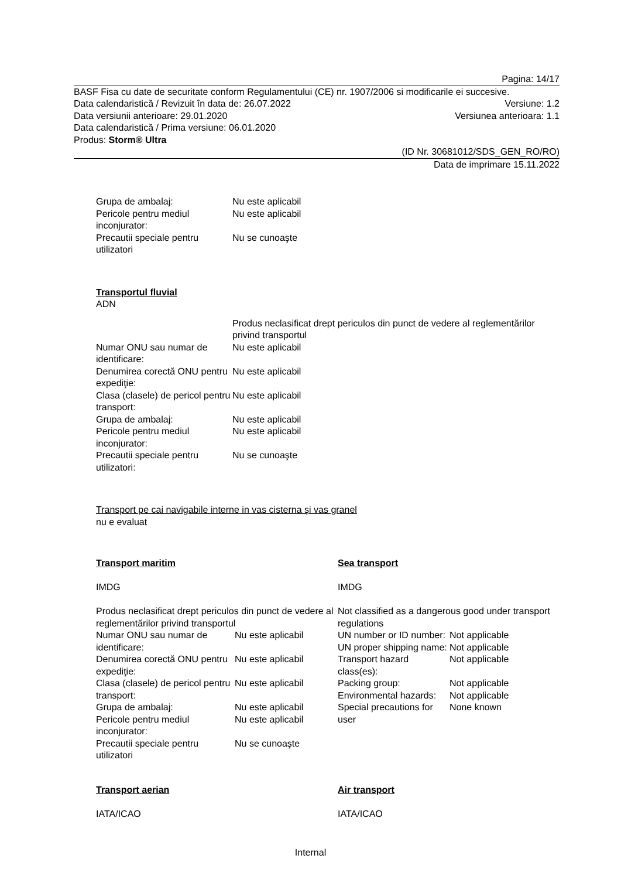Pagina: 14/17
BASF Fisa cu date de securitate conform Regulamentului (CE) nr. 1907/2006 si modificarile ei succesive.
Data calendaristică / Revizuit în data de: 26.07.2022 Versiune: 1.2
Data versiunii anterioare: 29.01.2020 Versiunea anterioara: 1.1
Data calendaristică / Prima versiune: 06.01.2020
Produs: Storm® Ultra
(ID Nr. 30681012/SDS_GEN_RO/RO)
Data de imprimare 15.11.2022
| Grupa de ambalaj: | Nu este aplicabil |
| Pericole pentru mediul inconjurator: | Nu este aplicabil |
| Precautii speciale pentru utilizatori | Nu se cunoaşte |
Transportul fluvial
ADN
| | Produs neclasificat drept periculos din punct de vedere al reglementărilor privind transportul |
| Numar ONU sau numar de identificare: | Nu este aplicabil |
| Denumirea corectă ONU pentru expediţie: | Nu este aplicabil |
| Clasa (clasele) de pericol pentru transport: | Nu este aplicabil |
| Grupa de ambalaj: | Nu este aplicabil |
| Pericole pentru mediul inconjurator: | Nu este aplicabil |
| Precautii speciale pentru utilizatori: | Nu se cunoaşte |
Transport pe cai navigabile interne in vas cisterna şi vas granel
nu e evaluat
Transport maritim
IMDG
Produs neclasificat drept periculos din punct de vedere al reglementărilor privind transportul
| Numar ONU sau numar de identificare: | Nu este aplicabil |
| Denumirea corectă ONU pentru expediţie: | Nu este aplicabil |
| Clasa (clasele) de pericol pentru transport: | Nu este aplicabil |
| Grupa de ambalaj: | Nu este aplicabil |
| Pericole pentru mediul inconjurator: | Nu este aplicabil |
| Precautii speciale pentru utilizatori | Nu se cunoaşte |
Sea transport
IMDG
Not classified as a dangerous good under transport regulations
| UN number or ID number: | Not applicable |
| UN proper shipping name: | Not applicable |
| Transport hazard class(es): | Not applicable |
| Packing group: | Not applicable |
| Environmental hazards: | Not applicable |
| Special precautions for user | None known |
Transport aerian
IATA/ICAO
Air transport
IATA/ICAO
Internal